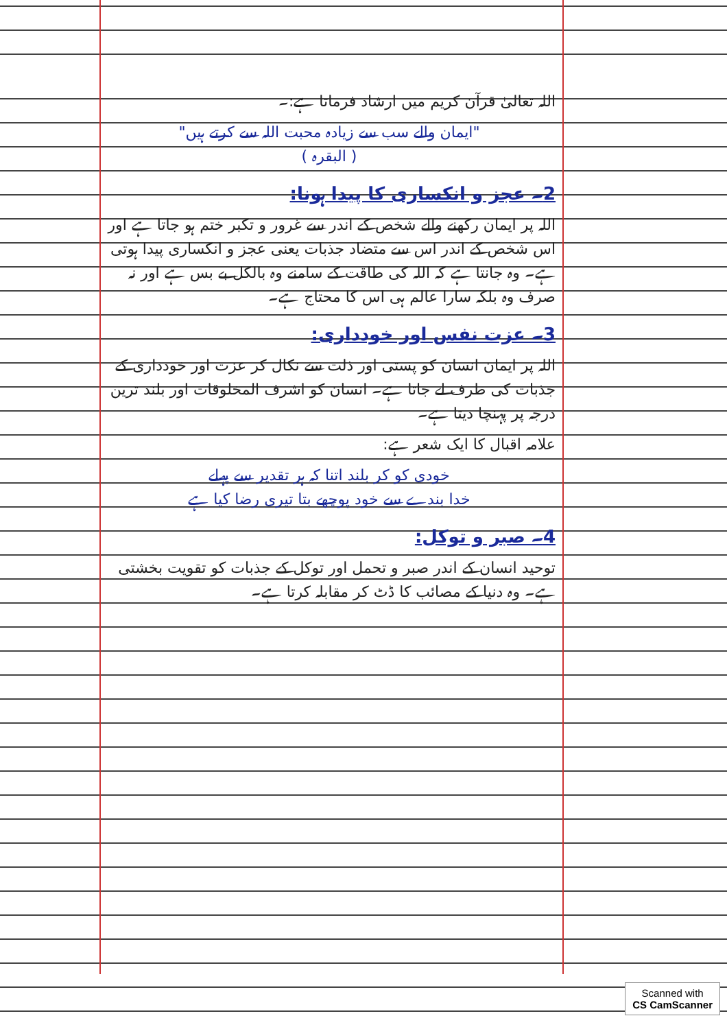اللہ تعالیٰ قرآن کریم میں ارشاد فرماتا ہے:۔
"ایمان والے سب سے زیادہ محبت اللہ سے کرتے ہیں"
( البقرہ )
2۔ عجز و انکساری کا پیدا ہونا:
اللہ پر ایمان رکھنے والے شخص کے اندر سے غرور و تکبر ختم ہو جاتا ہے اور اس شخص کے اندر اس سے متضاد جذبات یعنی عجز و انکساری پیدا ہوتی ہے۔ وہ جانتا ہے کہ اللہ کی طاقت کے سامنے وہ بالکل بے بس ہے اور نہ صرف وہ بلکہ سارا عالم ہی اس کا محتاج ہے۔
3۔ عزت نفس اور خودداری:
اللہ پر ایمان انسان کو پستی اور ذلت سے نکال کر عزت اور خودداری کے جذبات کی طرف لے جاتا ہے۔ انسان کو اشرف المخلوقات اور بلند ترین درجہ پر پہنچا دیتا ہے۔
علامہ اقبال کا ایک شعر ہے:
خودی کو کر بلند اتنا کہ ہر تقدیر سے پہلے
خدا بندے سے خود پوچھے بتا تیری رضا کیا ہے
4۔ صبر و توکل:
توحید انسان کے اندر صبر و تحمل اور توکل کے جذبات کو تقویت بخشتی ہے۔ وہ دنیا کے مصائب کا ڈٹ کر مقابلہ کرتا ہے۔
Scanned with
CS CamScanner